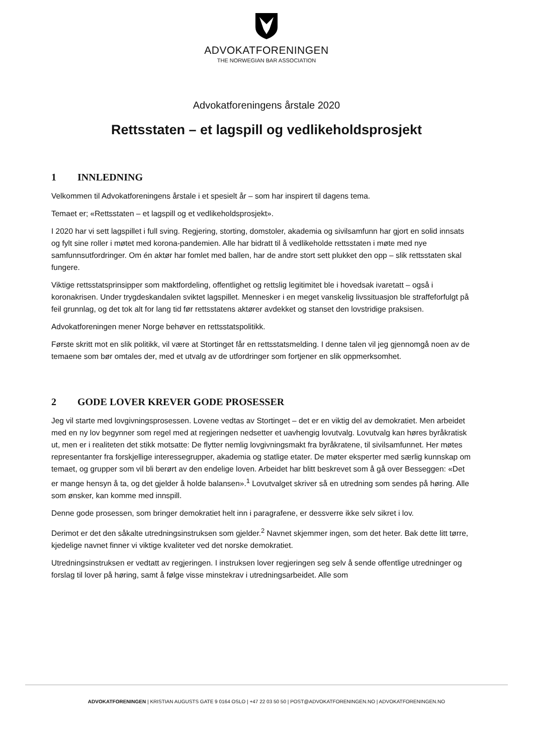ADVOKATFORENINGEN
THE NORWEGIAN BAR ASSOCIATION
Advokatforeningens årstale 2020
Rettsstaten – et lagspill og vedlikeholdsprosjekt
1 INNLEDNING
Velkommen til Advokatforeningens årstale i et spesielt år – som har inspirert til dagens tema.
Temaet er; «Rettsstaten – et lagspill og et vedlikeholdsprosjekt».
I 2020 har vi sett lagspillet i full sving. Regjering, storting, domstoler, akademia og sivilsamfunn har gjort en solid innsats og fylt sine roller i møtet med korona-pandemien. Alle har bidratt til å vedlikeholde rettsstaten i møte med nye samfunnsutfordringer. Om én aktør har fomlet med ballen, har de andre stort sett plukket den opp – slik rettsstaten skal fungere.
Viktige rettsstatsprinsipper som maktfordeling, offentlighet og rettslig legitimitet ble i hovedsak ivaretatt – også i koronakrisen. Under trygdeskandalen sviktet lagspillet. Mennesker i en meget vanskelig livssituasjon ble straffeforfulgt på feil grunnlag, og det tok alt for lang tid før rettsstatens aktører avdekket og stanset den lovstridige praksisen.
Advokatforeningen mener Norge behøver en rettsstatspolitikk.
Første skritt mot en slik politikk, vil være at Stortinget får en rettsstatsmelding. I denne talen vil jeg gjennomgå noen av de temaene som bør omtales der, med et utvalg av de utfordringer som fortjener en slik oppmerksomhet.
2 GODE LOVER KREVER GODE PROSESSER
Jeg vil starte med lovgivningsprosessen. Lovene vedtas av Stortinget – det er en viktig del av demokratiet. Men arbeidet med en ny lov begynner som regel med at regjeringen nedsetter et uavhengig lovutvalg. Lovutvalg kan høres byråkratisk ut, men er i realiteten det stikk motsatte: De flytter nemlig lovgivningsmakt fra byråkratene, til sivilsamfunnet. Her møtes representanter fra forskjellige interessegrupper, akademia og statlige etater. De møter eksperter med særlig kunnskap om temaet, og grupper som vil bli berørt av den endelige loven. Arbeidet har blitt beskrevet som å gå over Besseggen: «Det er mange hensyn å ta, og det gjelder å holde balansen».<sup>1</sup> Lovutvalget skriver så en utredning som sendes på høring. Alle som ønsker, kan komme med innspill.
Denne gode prosessen, som bringer demokratiet helt inn i paragrafene, er dessverre ikke selv sikret i lov.
Derimot er det den såkalte utredningsinstruksen som gjelder.<sup>2</sup> Navnet skjemmer ingen, som det heter. Bak dette litt tørre, kjedelige navnet finner vi viktige kvaliteter ved det norske demokratiet.
Utredningsinstruksen er vedtatt av regjeringen. I instruksen lover regjeringen seg selv å sende offentlige utredninger og forslag til lover på høring, samt å følge visse minstekrav i utredningsarbeidet. Alle som
ADVOKATFORENINGEN | KRISTIAN AUGUSTS GATE 9 0164 OSLO | +47 22 03 50 50 | POST@ADVOKATFORENINGEN.NO | ADVOKATFORENINGEN.NO